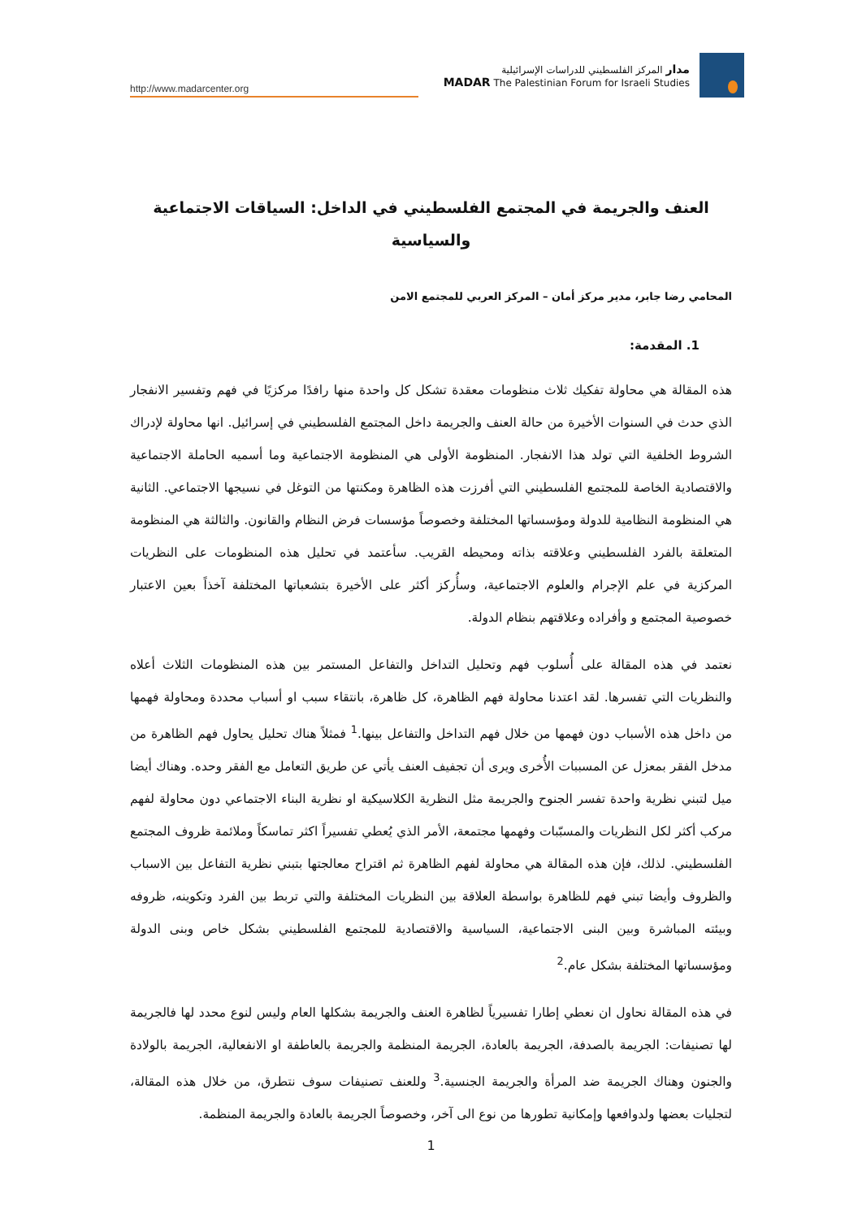http://www.madarcenter.org
مدار المركز الفلسطيني للدراسات الإسرائيلية
MADAR The Palestinian Forum for Israeli Studies
العنف والجريمة في المجتمع الفلسطيني في الداخل: السياقات الاجتماعية والسياسية
المحامي رضا جابر، مدير مركز أمان – المركز العربي للمجتمع الامن
1. المقدمة:
هذه المقالة هي محاولة تفكيك ثلاث منظومات معقدة تشكل كل واحدة منها رافدًا مركزيًا في فهم وتفسير الانفجار الذي حدث في السنوات الأخيرة من حالة العنف والجريمة داخل المجتمع الفلسطيني في إسرائيل. انها محاولة لإدراك الشروط الخلفية التي تولد هذا الانفجار. المنظومة الأولى هي المنظومة الاجتماعية وما أسميه الحاملة الاجتماعية والاقتصادية الخاصة للمجتمع الفلسطيني التي أفرزت هذه الظاهرة ومكنتها من التوغل في نسيجها الاجتماعي. الثانية هي المنظومة النظامية للدولة ومؤسساتها المختلفة وخصوصاً مؤسسات فرض النظام والقانون. والثالثة هي المنظومة المتعلقة بالفرد الفلسطيني وعلاقته بذاته ومحيطه القريب. سأعتمد في تحليل هذه المنظومات على النظريات المركزية في علم الإجرام والعلوم الاجتماعية، وسأُركز أكثر على الأخيرة بتشعباتها المختلفة آخذاً بعين الاعتبار خصوصية المجتمع و وأفراده وعلاقتهم بنظام الدولة.
نعتمد في هذه المقالة على أُسلوب فهم وتحليل التداخل والتفاعل المستمر بين هذه المنظومات الثلاث أعلاه والنظريات التي تفسرها. لقد اعتدنا محاولة فهم الظاهرة، كل ظاهرة، بانتقاء سبب او أسباب محددة ومحاولة فهمها من داخل هذه الأسباب دون فهمها من خلال فهم التداخل والتفاعل بينها.<sup>1</sup> فمثلاً هناك تحليل يحاول فهم الظاهرة من مدخل الفقر بمعزل عن المسببات الأُخرى ويرى أن تجفيف العنف يأتي عن طريق التعامل مع الفقر وحده. وهناك أيضا ميل لتبني نظرية واحدة تفسر الجنوح والجريمة مثل النظرية الكلاسيكية او نظرية البناء الاجتماعي دون محاولة لفهم مركب أكثر لكل النظريات والمسبّبات وفهمها مجتمعة، الأمر الذي يُعطي تفسيراً اكثر تماسكاً وملائمة ظروف المجتمع الفلسطيني. لذلك، فإن هذه المقالة هي محاولة لفهم الظاهرة ثم اقتراح معالجتها بتبني نظرية التفاعل بين الاسباب والظروف وأيضا تبني فهم للظاهرة بواسطة العلاقة بين النظريات المختلفة والتي تربط بين الفرد وتكوينه، ظروفه وبيئته المباشرة وبين البنى الاجتماعية، السياسية والاقتصادية للمجتمع الفلسطيني بشكل خاص وبنى الدولة ومؤسساتها المختلفة بشكل عام.<sup>2</sup>
في هذه المقالة نحاول ان نعطي إطارا تفسيرياً لظاهرة العنف والجريمة بشكلها العام وليس لنوع محدد لها فالجريمة لها تصنيفات: الجريمة بالصدفة، الجريمة بالعادة، الجريمة المنظمة والجريمة بالعاطفة او الانفعالية، الجريمة بالولادة والجنون وهناك الجريمة ضد المرأة والجريمة الجنسية.<sup>3</sup> وللعنف تصنيفات سوف نتطرق، من خلال هذه المقالة، لتجليات بعضها ولدوافعها وإمكانية تطورها من نوع الى آخر، وخصوصاً الجريمة بالعادة والجريمة المنظمة.
1